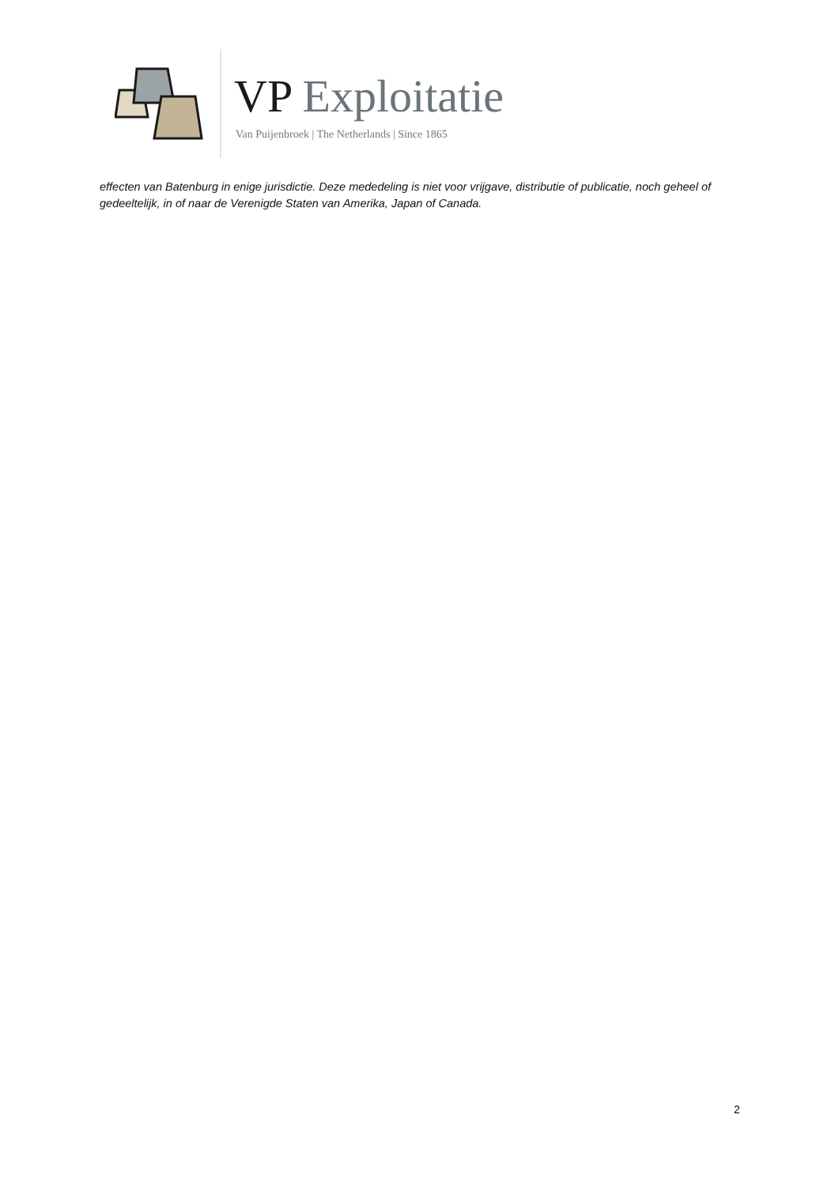VP Exploitatie
Van Puijenbroek | The Netherlands | Since 1865
effecten van Batenburg in enige jurisdictie. Deze mededeling is niet voor vrijgave, distributie of publicatie, noch geheel of gedeeltelijk, in of naar de Verenigde Staten van Amerika, Japan of Canada.
2